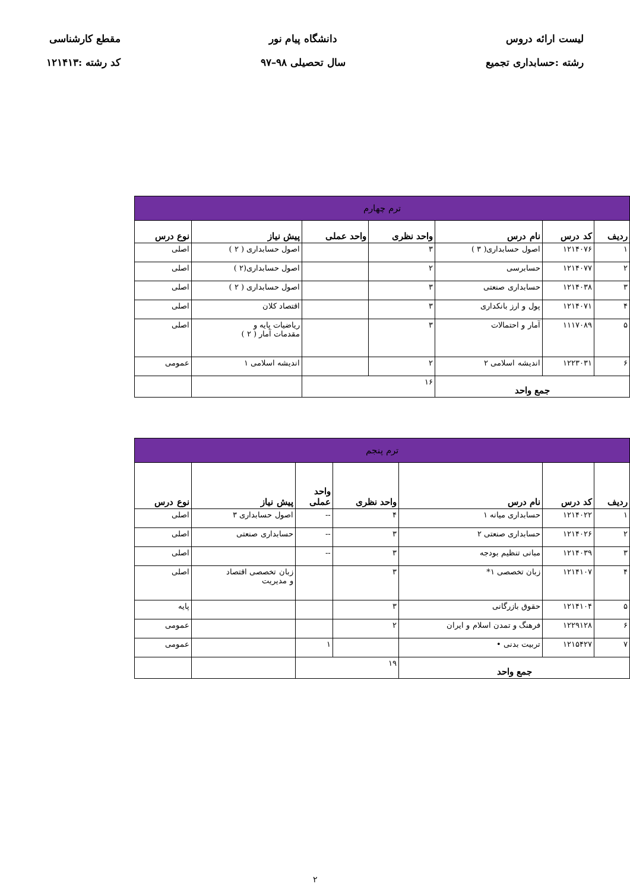لیست ارائه دروس
رشته :حسابداری تجمیع
دانشگاه پیام نور
سال تحصیلی ۹۸–۹۷
مقطع کارشناسی
کد رشته :۱۲۱۴۱۳
| ترم چهارم | | | | | | |
| --- | --- | --- | --- | --- | --- | --- |
| ردیف | کد درس | نام درس | واحد نظری | واحد عملی | پیش نیاز | نوع درس |
| ۱ | ۱۲۱۴۰۷۶ | اصول حسابداری( ۳ ) | ۳ | | اصول حسابداری ( ۲ ) | اصلی |
| ۲ | ۱۲۱۴۰۷۷ | حسابرسی | ۲ | | اصول حسابداری(۲ ) | اصلی |
| ۳ | ۱۲۱۴۰۳۸ | حسابداری صنعتی | ۳ | | اصول حسابداری ( ۲ ) | اصلی |
| ۴ | ۱۲۱۴۰۷۱ | پول و ارز بانکداری | ۳ | | اقتصاد کلان | اصلی |
| ۵ | ۱۱۱۷۰۸۹ | آمار و احتمالات | ۳ | | ریاضیات پایه و مقدمات آمار ( ۲ ) | اصلی |
| ۶ | ۱۲۲۳۰۳۱ | اندیشه اسلامی ۲ | ۲ | | اندیشه اسلامی ۱ | عمومی |
| جمع واحد | | | ۱۶ | | | |
| ترم پنجم | | | | | | |
| --- | --- | --- | --- | --- | --- | --- |
| ردیف | کد درس | نام درس | واحد نظری | واحد عملی | پیش نیاز | نوع درس |
| ۱ | ۱۲۱۴۰۲۲ | حسابداری میانه ۱ | ۴ | -- | اصول حسابداری ۳ | اصلی |
| ۲ | ۱۲۱۴۰۲۶ | حسابداری صنعتی ۲ | ۳ | -- | حسابداری صنعتی | اصلی |
| ۳ | ۱۲۱۴۰۳۹ | مبانی تنظیم بودجه | ۳ | -- | | اصلی |
| ۴ | ۱۲۱۴۱۰۷ | زبان تخصصی ۱* | ۳ | | زبان تخصصی اقتصاد و مدیریت | اصلی |
| ۵ | ۱۲۱۴۱۰۴ | حقوق بازرگانی | ۳ | | | پایه |
| ۶ | ۱۲۲۹۱۲۸ | فرهنگ و تمدن اسلام و ایران | ۲ | | | عمومی |
| ۷ | ۱۲۱۵۴۲۷ | تربیت بدنی • | | ۱ | | عمومی |
| جمع واحد | | | ۱۹ | | | |
۲